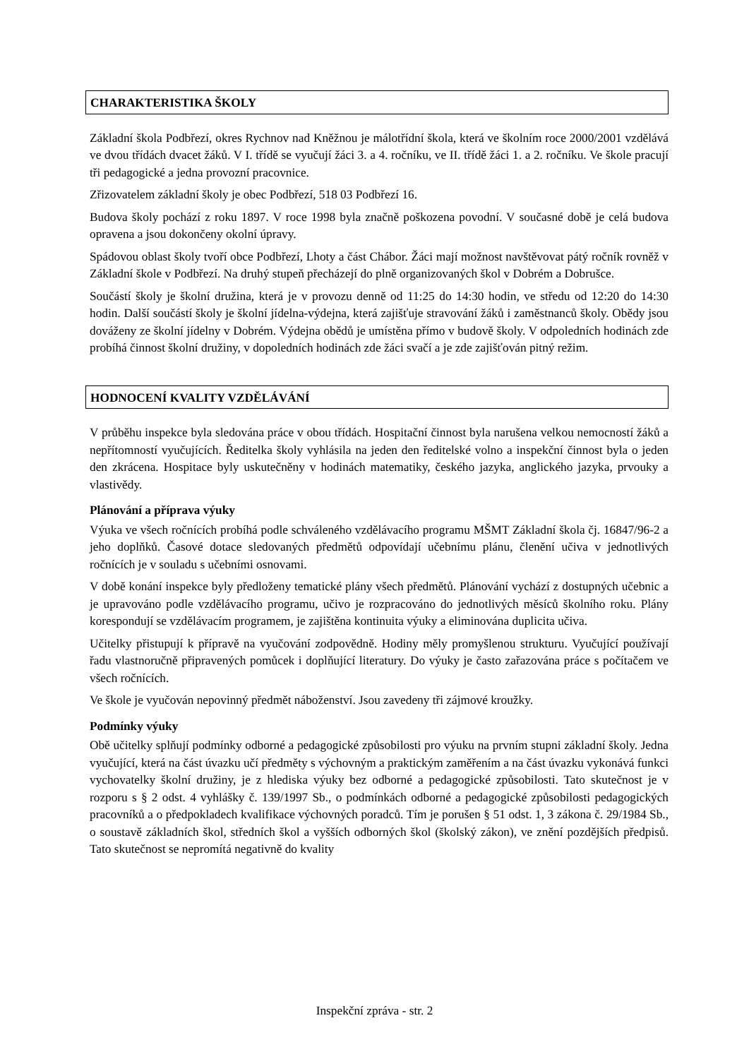CHARAKTERISTIKA ŠKOLY
Základní škola Podbřezí, okres Rychnov nad Kněžnou je málotřídní škola, která ve školním roce 2000/2001 vzdělává ve dvou třídách dvacet žáků. V I. třídě se vyučují žáci 3. a 4. ročníku, ve II. třídě žáci 1. a 2. ročníku. Ve škole pracují tři pedagogické a jedna provozní pracovnice.
Zřizovatelem základní školy je obec Podbřezí, 518 03 Podbřezí 16.
Budova školy pochází z roku 1897. V roce 1998 byla značně poškozena povodní. V současné době je celá budova opravena a jsou dokončeny okolní úpravy.
Spádovou oblast školy tvoří obce Podbřezí, Lhoty a část Chábor. Žáci mají možnost navštěvovat pátý ročník rovněž v Základní škole v Podbřezí. Na druhý stupeň přecházejí do plně organizovaných škol v Dobrém a Dobrušce.
Součástí školy je školní družina, která je v provozu denně od 11:25 do 14:30 hodin, ve středu od 12:20 do 14:30 hodin. Další součástí školy je školní jídelna-výdejna, která zajišťuje stravování žáků i zaměstnanců školy. Obědy jsou dováženy ze školní jídelny v Dobrém. Výdejna obědů je umístěna přímo v budově školy. V odpoledních hodinách zde probíhá činnost školní družiny, v dopoledních hodinách zde žáci svačí a je zde zajišťován pitný režim.
HODNOCENÍ KVALITY VZDĚLÁVÁNÍ
V průběhu inspekce byla sledována práce v obou třídách. Hospitační činnost byla narušena velkou nemocností žáků a nepřítomností vyučujících. Ředitelka školy vyhlásila na jeden den ředitelské volno a inspekční činnost byla o jeden den zkrácena. Hospitace byly uskutečněny v hodinách matematiky, českého jazyka, anglického jazyka, prvouky a vlastivědy.
Plánování a příprava výuky
Výuka ve všech ročnících probíhá podle schváleného vzdělávacího programu MŠMT Základní škola čj. 16847/96-2 a jeho doplňků. Časové dotace sledovaných předmětů odpovídají učebnímu plánu, členění učiva v jednotlivých ročnících je v souladu s učebními osnovami.
V době konání inspekce byly předloženy tematické plány všech předmětů. Plánování vychází z dostupných učebnic a je upravováno podle vzdělávacího programu, učivo je rozpracováno do jednotlivých měsíců školního roku. Plány korespondují se vzdělávacím programem, je zajištěna kontinuita výuky a eliminována duplicita učiva.
Učitelky přistupují k přípravě na vyučování zodpovědně. Hodiny měly promyšlenou strukturu. Vyučující používají řadu vlastnoručně připravených pomůcek i doplňující literatury. Do výuky je často zařazována práce s počítačem ve všech ročnících.
Ve škole je vyučován nepovinný předmět náboženství. Jsou zavedeny tři zájmové kroužky.
Podmínky výuky
Obě učitelky splňují podmínky odborné a pedagogické způsobilosti pro výuku na prvním stupni základní školy. Jedna vyučující, která na část úvazku učí předměty s výchovným a praktickým zaměřením a na část úvazku vykonává funkci vychovatelky školní družiny, je z hlediska výuky bez odborné a pedagogické způsobilosti. Tato skutečnost je v rozporu s § 2 odst. 4 vyhlášky č. 139/1997 Sb., o podmínkách odborné a pedagogické způsobilosti pedagogických pracovníků a o předpokladech kvalifikace výchovných poradců. Tím je porušen § 51 odst. 1, 3 zákona č. 29/1984 Sb., o soustavě základních škol, středních škol a vyšších odborných škol (školský zákon), ve znění pozdějších předpisů. Tato skutečnost se nepromítá negativně do kvality
Inspekční zpráva - str. 2